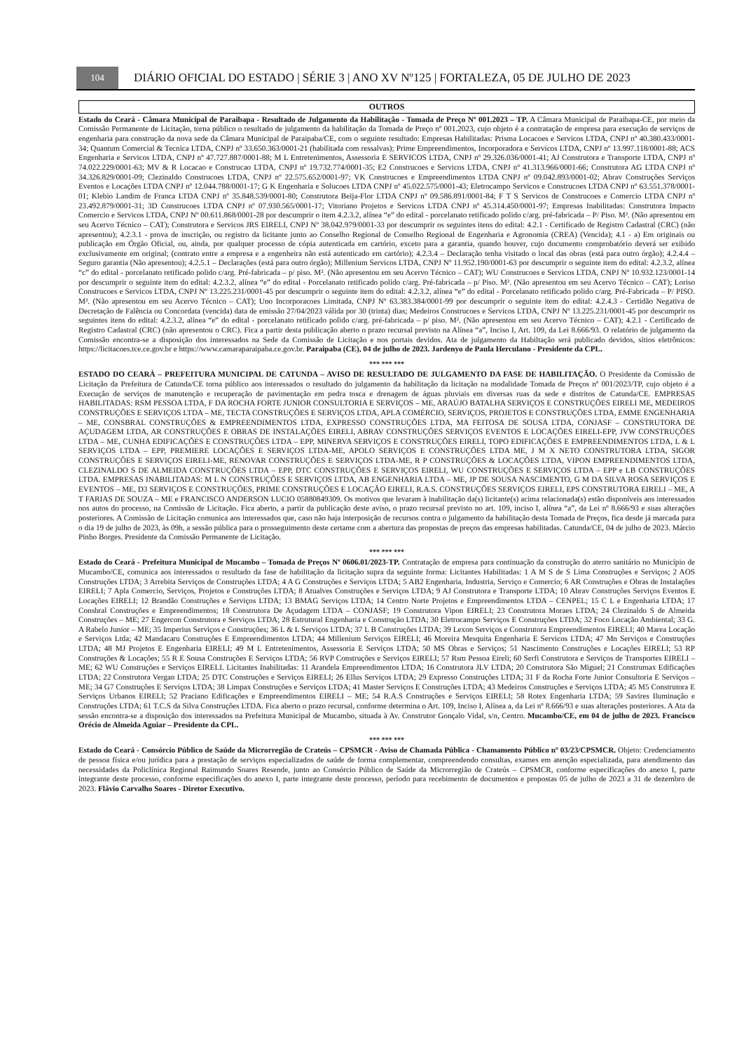104
DIÁRIO OFICIAL DO ESTADO | SÉRIE 3 | ANO XV Nº125 | FORTALEZA, 05 DE JULHO DE 2023
OUTROS
Estado do Ceará - Câmara Municipal de Paraibapa - Resultado de Julgamento da Habilitação - Tomada de Preço Nº 001.2023 – TP. A Câmara Municipal de Paraibapa-CE, por meio da Comissão Permanente de Licitação, torna público o resultado de julgamento da habilitação da Tomada de Preço nº 001.2023, cujo objeto é a contratação de empresa para execução de serviços de engenharia para construção da nova sede da Câmara Municipal de Paraipaba/CE, com o seguinte resultado: Empresas Habilitadas: Prisma Locacoes e Servicos LTDA, CNPJ nº 40.380.433/0001-34; Quantum Comercial & Tecnica LTDA, CNPJ nº 33.650.363/0001-21 (habilitada com ressalvas); Prime Empreendimentos, Incorporadora e Servicos LTDA, CNPJ nº 13.997.118/0001-88; ACS Engenharia e Servicos LTDA, CNPJ nº 47.727.887/0001-88; M L Entretenimentos, Assessoria E SERVICOS LTDA, CNPJ nº 29.326.036/0001-41; AJ Construtora e Transporte LTDA, CNPJ nº 74.022.229/0001-63; MV & R Locacao e Construcao LTDA, CNPJ nº 19.732.774/0001-35; E2 Construcoes e Servicos LTDA, CNPJ nº 41.313.966/0001-66; Construtora AG LTDA CNPJ nº 34.326.829/0001-09; Clezinaldo Construcoes LTDA, CNPJ nº 22.575.652/0001-97; VK Construcoes e Empreendimentos LTDA CNPJ nº 09.042.893/0001-02; Abrav Construções Serviços Eventos e Locações LTDA CNPJ nº 12.044.788/0001-17; G K Engenharia e Solucoes LTDA CNPJ nº 45.022.575/0001-43; Eletrocampo Servicos e Construcoes LTDA CNPJ nº 63.551.378/0001-01; Klebio Landim de Franca LTDA CNPJ nº 35.848.539/0001-80; Construtora Beija-Flor LTDA CNPJ nº 09.586.891/0001-84; F T S Servicos de Construcoes e Comercio LTDA CNPJ nº 23.492.879/0001-31; 3D Construcoes LTDA CNPJ nº 07.930.565/0001-17; Vitoriano Projetos e Servicos LTDA CNPJ nº 45.314.450/0001-97; Empresas Inabilitadas: Construtora Impacto Comercio e Servicos LTDA, CNPJ Nº 00.611.868/0001-28 por descumprir o item 4.2.3.2, alínea “e” do edital - porcelanato retificado polido c/arg. pré-fabricada – P/ Piso. M². (Não apresentou em seu Acervo Técnico – CAT); Construtora e Servicos JRS EIRELI, CNPJ Nº 38.042.979/0001-33 por descumprir os seguintes itens do edital: 4.2.1 - Certificado de Registro Cadastral (CRC) (não apresentou); 4.2.3.1 - prova de inscrição, ou registro da licitante junto ao Conselho Regional de Conselho Regional de Engenharia e Agronomia (CREA) (Vencida); 4.1 - a) Em originais ou publicação em Órgão Oficial, ou, ainda, por qualquer processo de cópia autenticada em cartório, exceto para a garantia, quando houver, cujo documento comprobatório deverá ser exibido exclusivamente em original; (contrato entre a empresa e a engenheira não está autenticado em cartório); 4.2.3.4 – Declaração tenha visitado o local das obras (está para outro órgão); 4.2.4.4 – Seguro garantia (Não apresentou); 4.2.5.1 – Declarações (está para outro órgão); Millenium Servicos LTDA, CNPJ Nº 11.952.190/0001-63 por descumprir o seguinte item do edital: 4.2.3.2, alínea “c” do edital - porcelanato retificado polido c/arg. Pré-fabricada – p/ piso. M². (Não apresentou em seu Acervo Técnico – CAT); WU Construcoes e Servicos LTDA, CNPJ Nº 10.932.123/0001-14 por descumprir o seguinte item do edital: 4.2.3.2, alínea “e” do edital - Porcelanato retificado polido c/arg. Pré-fabricada – p/ Piso. M². (Não apresentou em seu Acervo Técnico – CAT); Loriso Construcoes e Servicos LTDA, CNPJ Nº 13.225.231/0001-45 por descumprir o seguinte item do edital: 4.2.3.2, alínea “e” do edital - Porcelanato retificado polido c/arg. Pré-Fabricada – P/ PISO. M². (Não apresentou em seu Acervo Técnico – CAT); Uno Incorporacoes Limitada, CNPJ Nº 63.383.384/0001-99 por descumprir o seguinte item do edital: 4.2.4.3 - Certidão Negativa de Decretação de Falência ou Concordata (vencida) data de emissão 27/04/2023 válida por 30 (trinta) dias; Medeiros Construcoes e Servicos LTDA, CNPJ Nº 13.225.231/0001-45 por descumprir os seguintes itens do edital: 4.2.3.2, alínea “e” do edital - porcelanato retificado polido c/arg. pré-fabricada – p/ piso. M². (Não apresentou em seu Acervo Técnico – CAT); 4.2.1 - Certificado de Registro Cadastral (CRC) (não apresentou o CRC). Fica a partir desta publicação aberto o prazo recursal previsto na Alínea “a”, Inciso I, Art. 109, da Lei 8.666/93. O relatório de julgamento da Comissão encontra-se a disposição dos interessados na Sede da Comissão de Licitação e nos portais devidos. Ata de julgamento da Habiltação será publicado devidos, sítios eletrônicos: https://licitacoes.tce.ce.gov.br e https://www.camaraparaipaba.ce.gov.br. Paraipaba (CE), 04 de julho de 2023. Jardenyo de Paula Herculano - Presidente da CPL.
*** *** ***
ESTADO DO CEARÁ – PREFEITURA MUNICIPAL DE CATUNDA – AVISO DE RESULTADO DE JULGAMENTO DA FASE DE HABILITAÇÃO. O Presidente da Comissão de Licitação da Prefeitura de Catunda/CE torna público aos interessados o resultado do julgamento da habilitação da licitação na modalidade Tomada de Preços nº 001/2023/TP, cujo objeto é a Execução de serviços de manutenção e recuperação de pavimentação em pedra tosca e drenagem de águas pluviais em diversas ruas da sede e distritos de Catunda/CE. EMPRESAS HABILITADAS: RSM PESSOA LTDA, F DA ROCHA FORTE JUNIOR CONSULTORIA E SERVIÇOS – ME, ARAÚJO BATALHA SERVIÇOS E CONSTRUÇÕES EIRELI ME, MEDEIROS CONSTRUÇÕES E SERVIÇOS LTDA – ME, TECTA CONSTRUÇÕES E SERVIÇOS LTDA, APLA COMÉRCIO, SERVIÇOS, PROJETOS E CONSTRUÇÕES LTDA, EMME ENGENHARIA – ME, CONSBRAL CONSTRUÇÕES & EMPREENDIMENTOS LTDA, EXPRESSO CONSTRUÇÕES LTDA, MA FEITOSA DE SOUSA LTDA, CONJASF – CONSTRUTORA DE AÇUDAGEM LTDA, AR CONSTRUÇÕES E OBRAS DE INSTALAÇÕES EIRELI, ABRAV CONSTRUÇÕES SERVIÇOS EVENTOS E LOCAÇÕES EIRELI-EPP, JVW CONSTRUÇÕES LTDA – ME, CUNHA EDIFICAÇÕES E CONSTRUÇÕES LTDA – EPP, MINERVA SERVIÇOS E CONSTRUÇÕES EIRELI, TOPO EDIFICAÇÕES E EMPREENDIMENTOS LTDA, L & L SERVIÇOS LTDA – EPP, PREMIERE LOCAÇÕES E SERVIÇOS LTDA-ME, APOLO SERVIÇOS E CONSTRUÇÕES LTDA ME, J M X NETO CONSTRUTORA LTDA, SIGOR CONSTRUÇÕES E SERVIÇOS EIRELI-ME, RENOVAR CONSTRUÇÕES E SERVIÇOS LTDA-ME, R P CONSTRUÇÕES & LOCAÇÕES LTDA, VIPON EMPREENDIMENTOS LTDA, CLEZINALDO S DE ALMEIDA CONSTRUÇÕES LTDA – EPP, DTC CONSTRUÇÕES E SERVIÇOS EIRELI, WU CONSTRUÇÕES E SERVIÇOS LTDA – EPP e LB CONSTRUÇÕES LTDA. EMPRESAS INABILITADAS: M L N CONSTRUÇÕES E SERVIÇOS LTDA, AB ENGENHARIA LTDA – ME, JP DE SOUSA NASCIMENTO, G M DA SILVA ROSA SERVIÇOS E EVENTOS – ME, D3 SERVIÇOS E CONSTRUÇÕES, PRIME CONSTRUÇÕES E LOCAÇÃO EIRELI, R.A.S. CONSTRUÇÕES SERVIÇOS EIRELI, EPS CONSTRUTORA EIRELI – ME, A T FARIAS DE SOUZA – ME e FRANCISCO ANDERSON LUCIO 05880849309. Os motivos que levaram à inabilitação da(s) licitante(s) acima relacionada(s) estão disponíveis aos interessados nos autos do processo, na Comissão de Licitação. Fica aberto, a partir da publicação deste aviso, o prazo recursal previsto no art. 109, inciso I, alínea “a”, da Lei nº 8.666/93 e suas alterações posteriores. A Comissão de Licitação comunica aos interessados que, caso não haja interposição de recursos contra o julgamento da habilitação desta Tomada de Preços, fica desde já marcada para o dia 19 de julho de 2023, às 09h, a sessão pública para o prosseguimento deste certame com a abertura das propostas de preços das empresas habilitadas. Catunda/CE, 04 de julho de 2023. Márcio Pinho Borges. Presidente da Comissão Permanente de Licitação.
*** *** ***
Estado do Ceará - Prefeitura Municipal de Mucambo – Tomada de Preços Nº 0606.01/2023-TP. Contratação de empresa para continuação da construção do aterro sanitário no Município de Mucambo/CE, comunica aos interessados o resultado da fase de habilitação da licitação supra da seguinte forma: Licitantes Habilitadas: 1 A M S de S Lima Construções e Serviços; 2 AOS Construções LTDA; 3 Arrebita Serviços de Construções LTDA; 4 A G Construções e Serviços LTDA; 5 AB2 Engenharia, Industria, Serviço e Comercio; 6 AR Construções e Obras de Instalações EIRELI; 7 Apla Comercio, Serviços, Projetos e Construções LTDA; 8 Atualves Construções e Serviços LTDA; 9 AJ Construtora e Transporte LTDA; 10 Abrav Construções Serviços Eventos E Locações EIRELI; 12 Brandão Construções e Serviços LTDA; 13 BMAG Serviços LTDA; 14 Centro Norte Projetos e Empreendimentos LTDA – CENPEL; 15 C L e Engenharia LTDA; 17 Consbral Construções e Empreendimentos; 18 Construtora De Açudagem LTDA – CONJASF; 19 Construtora Vipon EIRELI; 23 Construtora Moraes LTDA; 24 Clezinaldo S de Almeida Construções – ME; 27 Engercon Construtora e Serviços LTDA; 28 Estrutural Engenharia e Construção LTDA; 30 Eletrocampo Serviços E Construções LTDA; 32 Foco Locação Ambiental; 33 G. A Rabelo Junior – ME; 35 Imperius Serviços e Construções; 36 L & L Serviços LTDA; 37 L B Construções LTDA; 39 Lexon Serviços e Construtora Empreendimentos EIRELI; 40 Marea Locação e Serviços Ltda; 42 Mandacaru Construções E Empreendimentos LTDA; 44 Millenium Serviços EIRELI; 46 Moreira Mesquita Engenharia E Servicos LTDA; 47 Mn Serviços e Construções LTDA; 48 MJ Projetos E Engenharia EIRELI; 49 M L Entretenimentos, Assessoria E Serviços LTDA; 50 MS Obras e Serviços; 51 Nascimento Construções e Locações EIRELI; 53 RP Construções & Locações; 55 R E Sousa Construções E Serviços LTDA; 56 RVP Construções e Serviços EIRELI; 57 Rsm Pessoa Eireli; 60 Serfi Construtora e Serviços de Transportes EIRELI – ME; 62 WU Construções e Serviços EIRELI. Licitantes Inabilitadas: 11 Arandela Empreendimentos LTDA; 16 Construtora JLV LTDA; 20 Construtora São Miguel; 21 Construmax Edificações LTDA; 22 Construtora Vergan LTDA; 25 DTC Construções e Serviços EIRELI; 26 Ellus Serviços LTDA; 29 Expresso Construções LTDA; 31 F da Rocha Forte Junior Consultoria E Serviços – ME; 34 G7 Construções E Serviços LTDA; 38 Limpax Construções e Serviços LTDA; 41 Master Serviços E Construções LTDA; 43 Medeiros Construções e Serviços LTDA; 45 M5 Construtora E Serviços Urbanos EIRELI; 52 Praciano Edificações e Empreendimentos EIRELI – ME; 54 R.A.S Construções e Serviços EIRELI; 58 Rotex Engenharia LTDA; 59 Savires Iluminação e Construções LTDA; 61 T.C.S da Silva Construções LTDA. Fica aberto o prazo recursal, conforme determina o Art. 109, Inciso I, Alínea a, da Lei nº 8.666/93 e suas alterações posteriores. A Ata da sessão encontra-se a disposição dos interessados na Prefeitura Municipal de Mucambo, situada à Av. Construtor Gonçalo Vidal, s/n, Centro. Mucambo/CE, em 04 de julho de 2023. Francisco Orécio de Almeida Aguiar – Presidente da CPL.
*** *** ***
Estado do Ceará - Consórcio Público de Saúde da Microrregião de Crateús – CPSMCR - Aviso de Chamada Pública - Chamamento Público nº 03/23/CPSMCR. Objeto: Credenciamento de pessoa física e/ou jurídica para a prestação de serviços especializados de saúde de forma complementar, compreendendo consultas, exames em atenção especializada, para atendimento das necessidades da Policlínica Regional Raimundo Soares Resende, junto ao Consórcio Público de Saúde da Microrregião de Crateús – CPSMCR, conforme especificações do anexo I, parte integrante deste processo, conforme especificações do anexo I, parte integrante deste processo, período para recebimento de documentos e propostas 05 de julho de 2023 a 31 de dezembro de 2023. Flávio Carvalho Soares - Diretor Executivo.